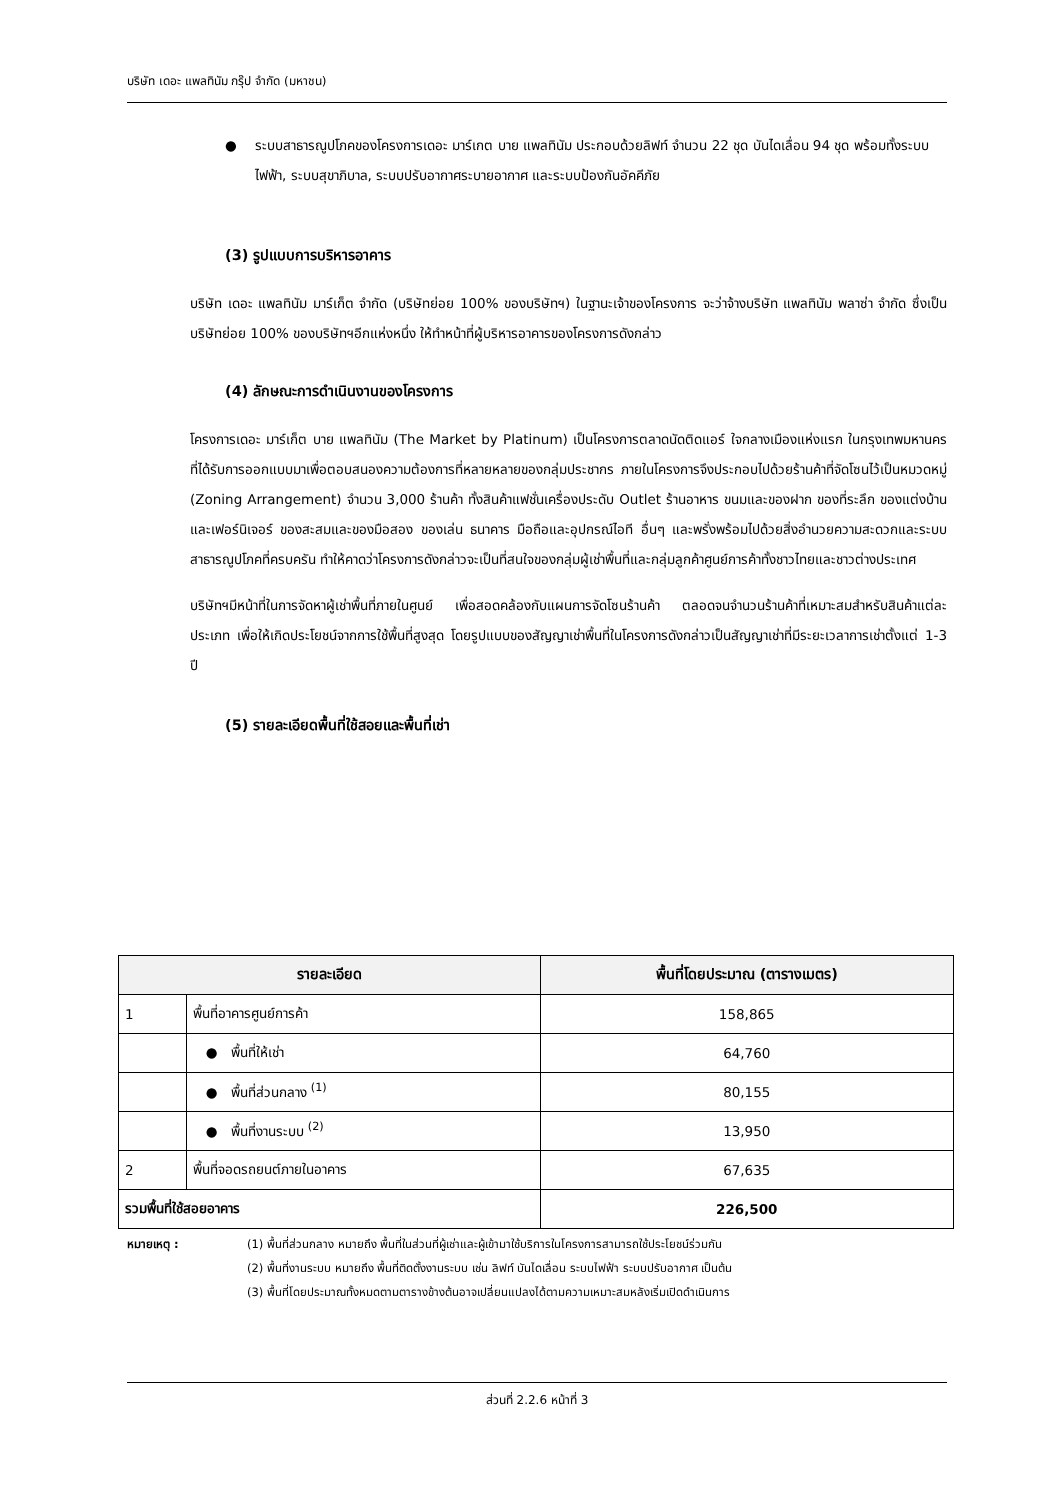บริษัท เดอะ แพลทินัม กรุ๊ป จำกัด (มหาชน)
● ระบบสาธารณูปโภคของโครงการเดอะ มาร์เกต บาย แพลทินัม ประกอบด้วยลิฟท์ จำนวน 22 ชุด บันไดเลื่อน 94 ชุด พร้อมทั้งระบบไฟฟ้า, ระบบสุขาภิบาล, ระบบปรับอากาศระบายอากาศ และระบบป้องกันอัคคีภัย
(3) รูปแบบการบริหารอาคาร
บริษัท เดอะ แพลทินัม มาร์เก็ต จำกัด (บริษัทย่อย 100% ของบริษัทฯ) ในฐานะเจ้าของโครงการ จะว่าจ้างบริษัท แพลทินัม พลาซ่า จำกัด ซึ่งเป็นบริษัทย่อย 100% ของบริษัทฯอีกแห่งหนึ่ง ให้ทำหน้าที่ผู้บริหารอาคารของโครงการดังกล่าว
(4) ลักษณะการดำเนินงานของโครงการ
โครงการเดอะ มาร์เก็ต บาย แพลทินัม (The Market by Platinum) เป็นโครงการตลาดนัดติดแอร์ ใจกลางเมืองแห่งแรก ในกรุงเทพมหานคร ที่ได้รับการออกแบบมาเพื่อตอบสนองความต้องการที่หลายหลายของกลุ่มประชากร ภายในโครงการจึงประกอบไปด้วยร้านค้าที่จัดโซนไว้เป็นหมวดหมู่ (Zoning Arrangement) จำนวน 3,000 ร้านค้า ทั้งสินค้าแฟชั่นเครื่องประดับ Outlet ร้านอาหาร ขนมและของฝาก ของที่ระลึก ของแต่งบ้านและเฟอร์นิเจอร์ ของสะสมและของมือสอง ของเล่น ธนาคาร มือถือและอุปกรณ์ไอที อื่นๆ และพรั่งพร้อมไปด้วยสิ่งอำนวยความสะดวกและระบบสาธารณูปโภคที่ครบครัน ทำให้คาดว่าโครงการดังกล่าวจะเป็นที่สนใจของกลุ่มผู้เช่าพื้นที่และกลุ่มลูกค้าศูนย์การค้าทั้งชาวไทยและชาวต่างประเทศ
บริษัทฯมีหน้าที่ในการจัดหาผู้เช่าพื้นที่ภายในศูนย์ เพื่อสอดคล้องกับแผนการจัดโซนร้านค้า ตลอดจนจำนวนร้านค้าที่เหมาะสมสำหรับสินค้าแต่ละประเภท เพื่อให้เกิดประโยชน์จากการใช้พื้นที่สูงสุด โดยรูปแบบของสัญญาเช่าพื้นที่ในโครงการดังกล่าวเป็นสัญญาเช่าที่มีระยะเวลาการเช่าตั้งแต่ 1-3 ปี
(5) รายละเอียดพื้นที่ใช้สอยและพื้นที่เช่า
| รายละเอียด | | พื้นที่โดยประมาณ (ตารางเมตร) |
| --- | --- | --- |
| 1 | พื้นที่อาคารศูนย์การค้า | 158,865 |
| | ● พื้นที่ให้เช่า | 64,760 |
| | ● พื้นที่ส่วนกลาง <sup>(1)</sup> | 80,155 |
| | ● พื้นที่งานระบบ <sup>(2)</sup> | 13,950 |
| 2 | พื้นที่จอดรถยนต์ภายในอาคาร | 67,635 |
| รวมพื้นที่ใช้สอยอาคาร | | 226,500 |
หมายเหตุ : (1) พื้นที่ส่วนกลาง หมายถึง พื้นที่ในส่วนที่ผู้เช่าและผู้เข้ามาใช้บริการในโครงการสามารถใช้ประโยชน์ร่วมกัน
(2) พื้นที่งานระบบ หมายถึง พื้นที่ติดตั้งงานระบบ เช่น ลิฟท์ บันไดเลื่อน ระบบไฟฟ้า ระบบปรับอากาศ เป็นต้น
(3) พื้นที่โดยประมาณทั้งหมดตามตารางข้างต้นอาจเปลี่ยนแปลงได้ตามความเหมาะสมหลังเริ่มเปิดดำเนินการ
ส่วนที่ 2.2.6 หน้าที่ 3